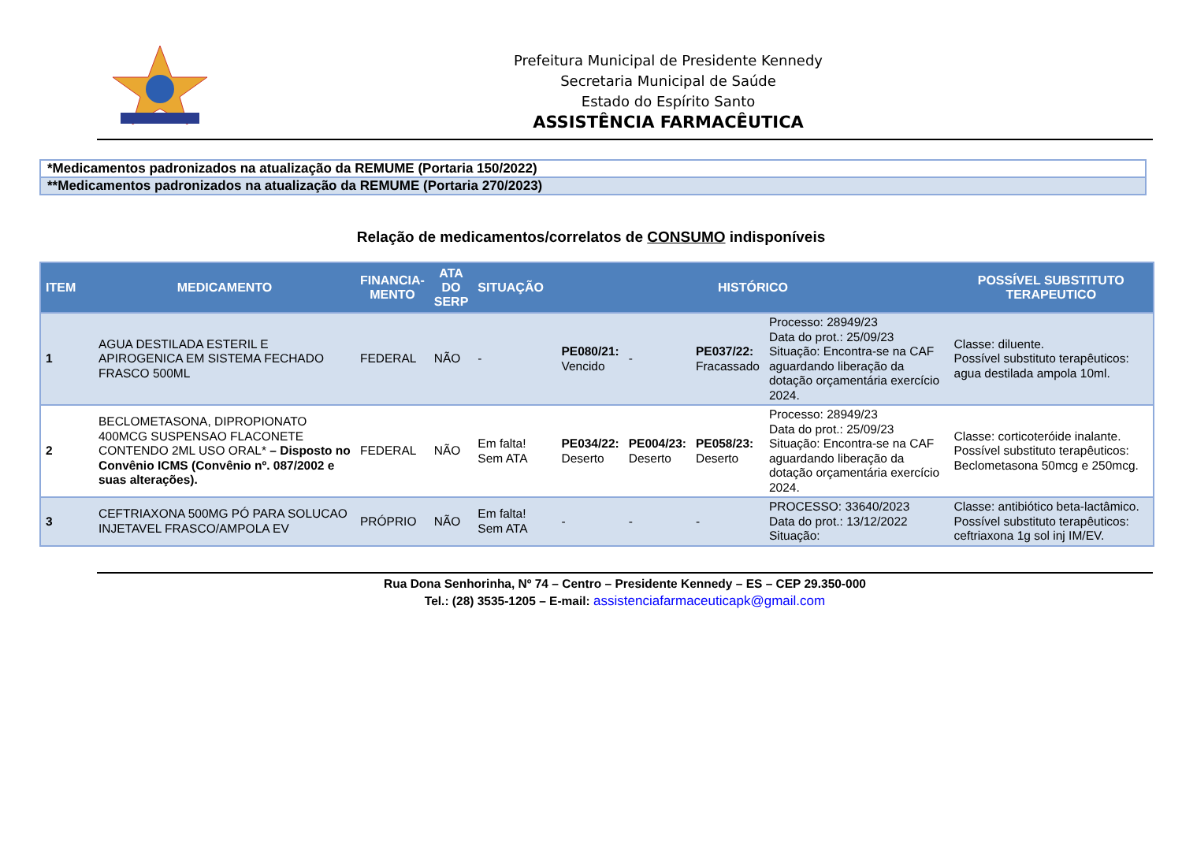Prefeitura Municipal de Presidente Kennedy
Secretaria Municipal de Saúde
Estado do Espírito Santo
ASSISTÊNCIA FARMACÊUTICA
| *Medicamentos padronizados na atualização da REMUME (Portaria 150/2022) |
| **Medicamentos padronizados na atualização da REMUME (Portaria 270/2023) |
Relação de medicamentos/correlatos de CONSUMO indisponíveis
| ITEM | MEDICAMENTO | FINANCIA- MENTO | ATA DO SERP | SITUAÇÃO | HISTÓRICO | | | | POSSÍVEL SUBSTITUTO TERAPEUTICO |
| --- | --- | --- | --- | --- | --- | --- | --- | --- | --- |
| 1 | AGUA DESTILADA ESTERIL E APIROGENICA EM SISTEMA FECHADO FRASCO 500ML | FEDERAL | NÃO | - | PE080/21: Vencido | - | PE037/22: Fracassado | Processo: 28949/23 Data do prot.: 25/09/23 Situação: Encontra-se na CAF aguardando liberação da dotação orçamentária exercício 2024. | Classe: diluente. Possível substituto terapêuticos: agua destilada ampola 10ml. |
| 2 | BECLOMETASONA, DIPROPIONATO 400MCG SUSPENSAO FLACONETE CONTENDO 2ML USO ORAL* – Disposto no Convênio ICMS (Convênio nº. 087/2002 e suas alterações). | FEDERAL | NÃO | Em falta! Sem ATA | PE034/22: Deserto | PE004/23: Deserto | PE058/23: Deserto | Processo: 28949/23 Data do prot.: 25/09/23 Situação: Encontra-se na CAF aguardando liberação da dotação orçamentária exercício 2024. | Classe: corticoteróide inalante. Possível substituto terapêuticos: Beclometasona 50mcg e 250mcg. |
| 3 | CEFTRIAXONA 500MG PÓ PARA SOLUCAO INJETAVEL FRASCO/AMPOLA EV | PRÓPRIO | NÃO | Em falta! Sem ATA | - | - | - | PROCESSO: 33640/2023 Data do prot.: 13/12/2022 Situação: | Classe: antibiótico beta-lactâmico. Possível substituto terapêuticos: ceftriaxona 1g sol inj IM/EV. |
Rua Dona Senhorinha, Nº 74 – Centro – Presidente Kennedy – ES – CEP 29.350-000
Tel.: (28) 3535-1205 – E-mail: assistenciafarmaceuticapk@gmail.com